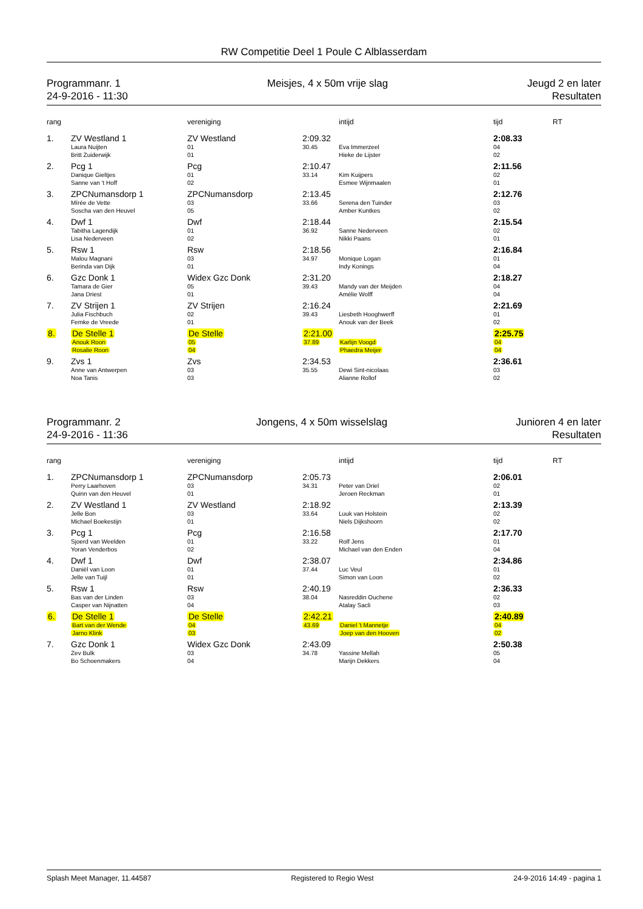RW Competitie Deel 1 Poule C Alblasserdam
Programmanr. 1
24-9-2016 - 11:30
Meisjes, 4 x 50m vrije slag Jeugd 2 en later
Resultaten
| rang | | vereniging | | intijd | tijd | RT |
| --- | --- | --- | --- | --- | --- | --- |
| 1. | ZV Westland 1 | ZV Westland | 2:09.32 | | 2:08.33 | |
| | Laura Nuijten Britt Zuiderwijk | 01 01 | 30.45 | Eva Immerzeel Hieke de Lijster | 04 02 | |
| 2. | Pcg 1 | Pcg | 2:10.47 | | 2:11.56 | |
| | Danique Gieltjes Sanne van 't Hoff | 01 02 | 33.14 | Kim Kuijpers Esmee Wijnmaalen | 02 01 | |
| 3. | ZPCNumansdorp 1 | ZPCNumansdorp | 2:13.45 | | 2:12.76 | |
| | Mírée de Vette Soscha van den Heuvel | 03 05 | 33.66 | Serena den Tuinder Amber Kuntkes | 03 02 | |
| 4. | Dwf 1 | Dwf | 2:18.44 | | 2:15.54 | |
| | Tabitha Lagendijk Lisa Nederveen | 01 02 | 36.92 | Sanne Nederveen Nikki Paans | 02 01 | |
| 5. | Rsw 1 | Rsw | 2:18.56 | | 2:16.84 | |
| | Malou Magnani Berinda van Dijk | 03 01 | 34.97 | Monique Logan Indy Konings | 01 04 | |
| 6. | Gzc Donk 1 | Widex Gzc Donk | 2:31.20 | | 2:18.27 | |
| | Tamara de Gier Jana Driest | 05 01 | 39.43 | Mandy van der Meijden Amélie Wolff | 04 04 | |
| 7. | ZV Strijen 1 | ZV Strijen | 2:16.24 | | 2:21.69 | |
| | Julia Fischbuch Femke de Vreede | 02 01 | 39.43 | Liesbeth Hooghwerff Anouk van der Beek | 01 02 | |
| 8. | De Stelle 1 | De Stelle | 2:21.00 | | 2:25.75 | |
| | Anouk Roon Rosalie Roon | 05 04 | 37.89 | Karlijn Voogd Phaedra Meijer | 04 04 | |
| 9. | Zvs 1 | Zvs | 2:34.53 | | 2:36.61 | |
| | Anne van Antwerpen Noa Tanis | 03 03 | 35.55 | Dewi Sint-nicolaas Alianne Rollof | 03 02 | |
Programmanr. 2
24-9-2016 - 11:36
Jongens, 4 x 50m wisselslag Junioren 4 en later
Resultaten
| rang | | vereniging | | intijd | tijd | RT |
| --- | --- | --- | --- | --- | --- | --- |
| 1. | ZPCNumansdorp 1 | ZPCNumansdorp | 2:05.73 | | 2:06.01 | |
| | Perry Laarhoven Quinn van den Heuvel | 03 01 | 34.31 | Peter van Driel Jeroen Reckman | 02 01 | |
| 2. | ZV Westland 1 | ZV Westland | 2:18.92 | | 2:13.39 | |
| | Jelle Bon Michael Boekestijn | 03 01 | 33.64 | Luuk van Holstein Niels Dijkshoorn | 02 02 | |
| 3. | Pcg 1 | Pcg | 2:16.58 | | 2:17.70 | |
| | Sjoerd van Weelden Yoran Venderbos | 01 02 | 33.22 | Rolf Jens Michael van den Enden | 01 04 | |
| 4. | Dwf 1 | Dwf | 2:38.07 | | 2:34.86 | |
| | Daniël van Loon Jelle van Tuijl | 01 01 | 37.44 | Luc Veul Simon van Loon | 01 02 | |
| 5. | Rsw 1 | Rsw | 2:40.19 | | 2:36.33 | |
| | Bas van der Linden Casper van Nijnatten | 03 04 | 38.04 | Nasreddin Ouchene Atalay Sacli | 02 03 | |
| 6. | De Stelle 1 | De Stelle | 2:42.21 | | 2:40.89 | |
| | Bart van der Wende Jarno Klink | 04 03 | 43.69 | Daniel 't Mannetje Joep van den Hooven | 04 02 | |
| 7. | Gzc Donk 1 | Widex Gzc Donk | 2:43.09 | | 2:50.38 | |
| | Zev Bulk Bo Schoenmakers | 03 04 | 34.78 | Yassine Mellah Marijn Dekkers | 05 04 | |
Splash Meet Manager, 11.44587 Registered to Regio West 24-9-2016 14:49 - pagina 1